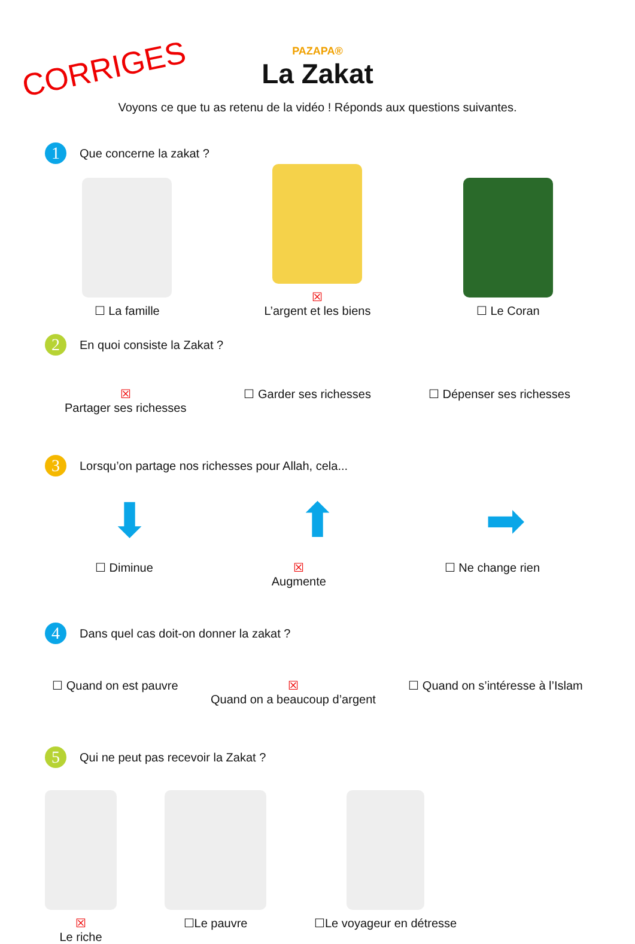CORRIGES
PAZAPA®
La Zakat
Voyons ce que tu as retenu de la vidéo ! Réponds aux questions suivantes.
1
Que concerne la zakat ?
☐ La famille
☒
L’argent et les biens
☐ Le Coran
2
En quoi consiste la Zakat ?
☒
Partager ses richesses ☐ Garder ses richesses ☐ Dépenser ses richesses
3
Lorsqu’on partage nos richesses pour Allah, cela...
⬇ ⬆ ➡
☐ Diminue ☒
Augmente ☐ Ne change rien
4
Dans quel cas doit-on donner la zakat ?
☐ Quand on est pauvre ☒
Quand on a beaucoup d’argent ☐ Quand on s’intéresse à l’Islam
5
Qui ne peut pas recevoir la Zakat ?
☒
Le riche
☐Le pauvre ☐Le voyageur en détresse